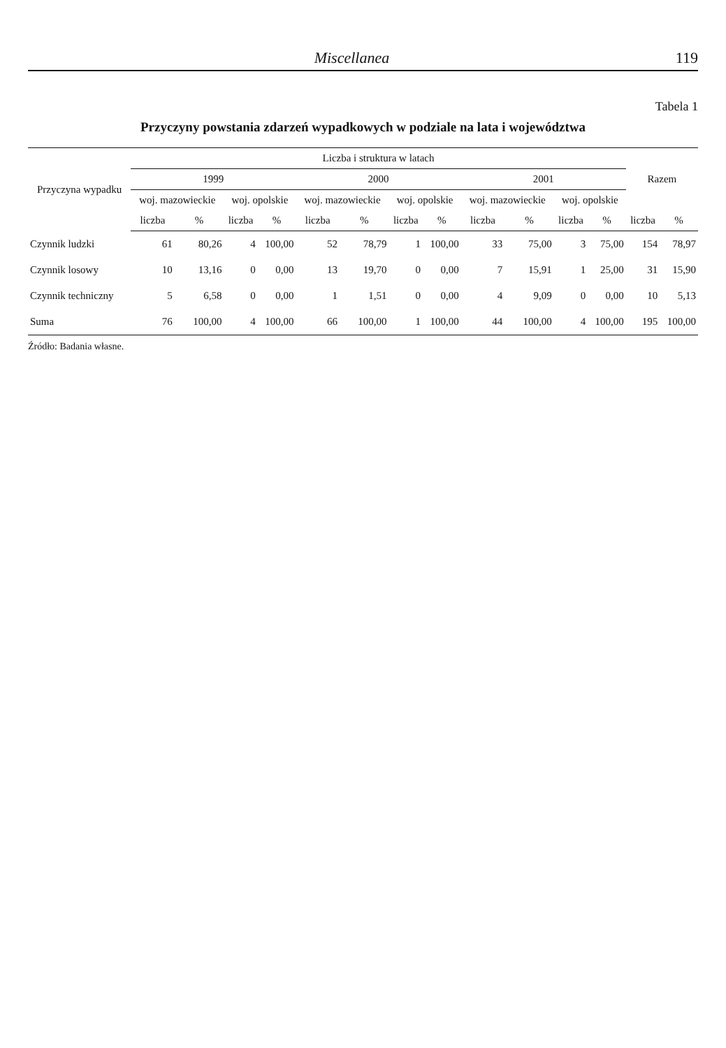Miscellanea 119
Tabela 1
Przyczyny powstania zdarzeń wypadkowych w podziale na lata i województwa
| Przyczyna wypadku | Liczba i struktura w latach | | | | | | | | | | | | Razem | |
| --- | --- | --- | --- | --- | --- | --- | --- | --- | --- | --- | --- | --- | --- | --- |
| | 1999 | | | | 2000 | | | | 2001 | | | | | |
| | woj. mazowieckie | | woj. opolskie | | woj. mazowieckie | | woj. opolskie | | woj. mazowieckie | | woj. opolskie | | | |
| | liczba | % | liczba | % | liczba | % | liczba | % | liczba | % | liczba | % | liczba | % |
| Czynnik ludzki | 61 | 80,26 | 4 | 100,00 | 52 | 78,79 | 1 | 100,00 | 33 | 75,00 | 3 | 75,00 | 154 | 78,97 |
| Czynnik losowy | 10 | 13,16 | 0 | 0,00 | 13 | 19,70 | 0 | 0,00 | 7 | 15,91 | 1 | 25,00 | 31 | 15,90 |
| Czynnik techniczny | 5 | 6,58 | 0 | 0,00 | 1 | 1,51 | 0 | 0,00 | 4 | 9,09 | 0 | 0,00 | 10 | 5,13 |
| Suma | 76 | 100,00 | 4 | 100,00 | 66 | 100,00 | 1 | 100,00 | 44 | 100,00 | 4 | 100,00 | 195 | 100,00 |
Źródło: Badania własne.